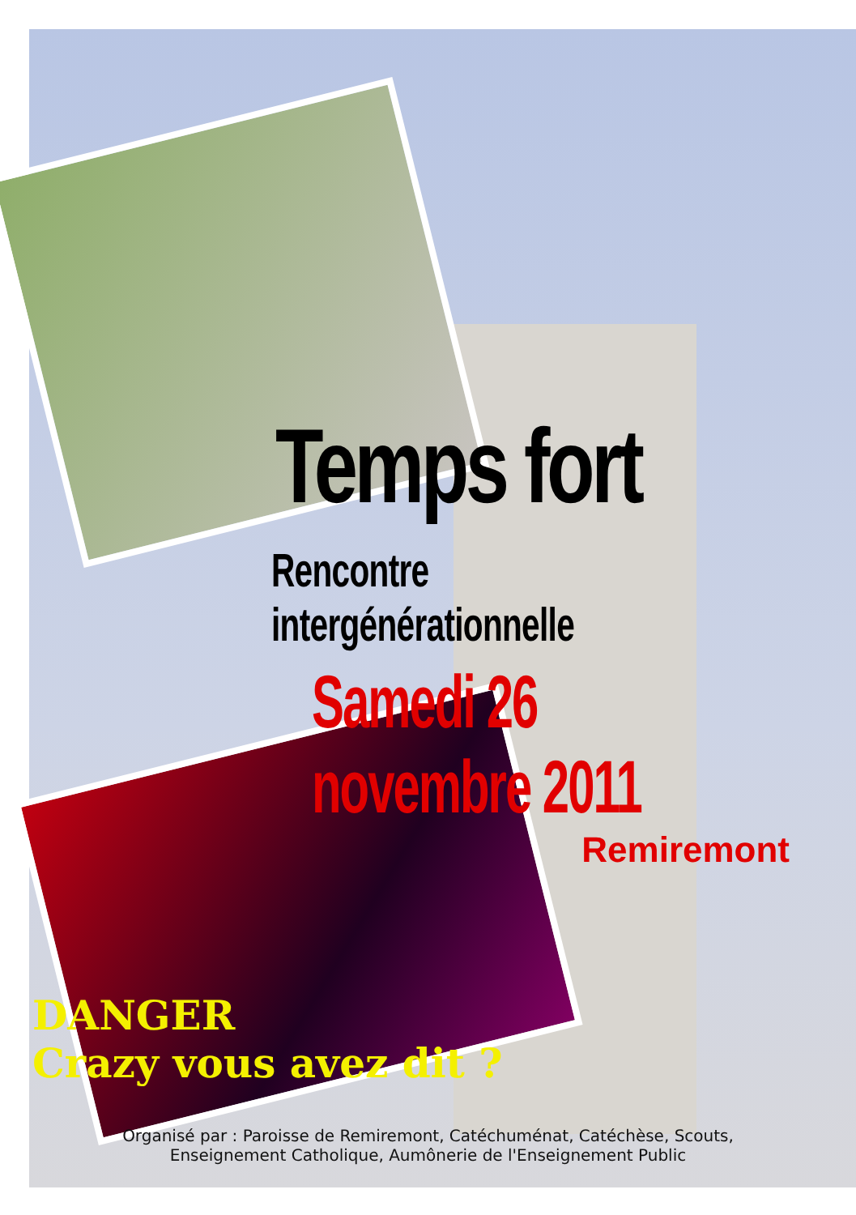Temps fort
Rencontre intergénérationnelle
Samedi 26 novembre 2011
Remiremont
DANGER
Crazy vous avez dit ?
Organisé par : Paroisse de Remiremont, Catéchuménat, Catéchèse, Scouts,
Enseignement Catholique, Aumônerie de l'Enseignement Public